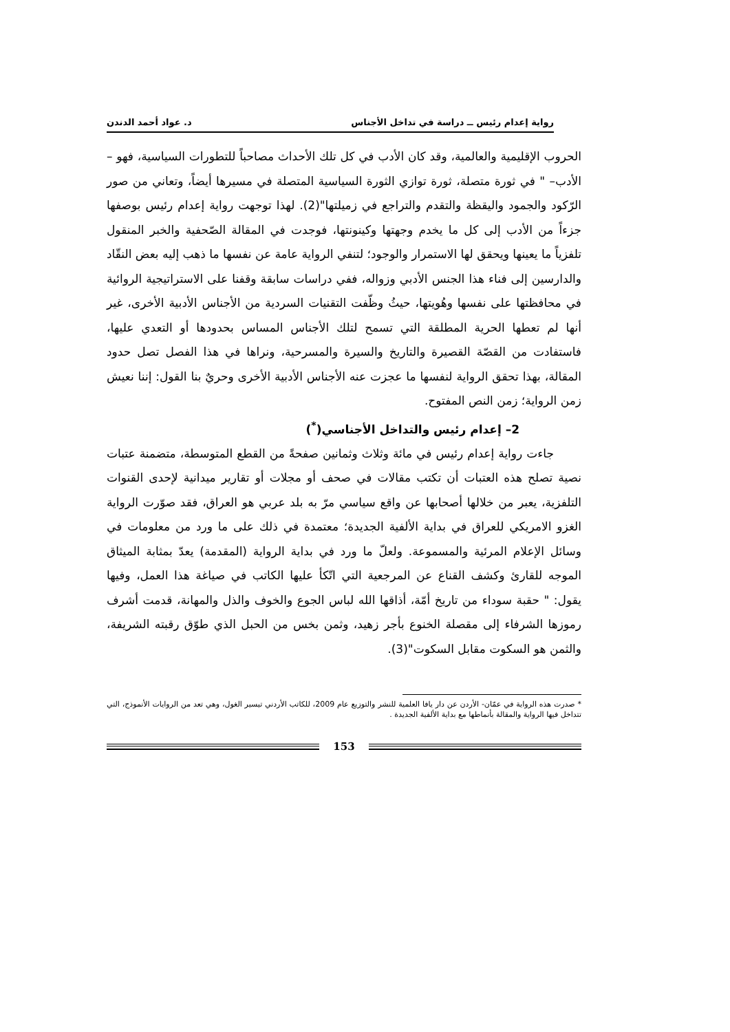رواية إعدام رئيس ــ دراسة في تداخل الأجناس د. عواد أحمد الدندن
الحروب الإقليمية والعالمية، وقد كان الأدب في كل تلك الأحداث مصاحباً للتطورات السياسية، فهو – الأدب– " في ثورة متصلة، ثورة توازي الثورة السياسية المتصلة في مسيرها أيضاً، وتعاني من صور الرّكود والجمود واليقظة والتقدم والتراجع في زميلتها"(2). لهذا توجهت رواية إعدام رئيس بوصفها جزءاً من الأدب إلى كل ما يخدم وجهتها وكينونتها، فوجدت في المقالة الصّحفية والخبر المنقول تلفزياً ما يعينها ويحقق لها الاستمرار والوجود؛ لتنفي الرواية عامة عن نفسها ما ذهب إليه بعض النقّاد والدارسين إلى فناء هذا الجنس الأدبي وزواله، ففي دراسات سابقة وقفنا على الاستراتيجية الروائية في محافظتها على نفسها وهُويتها، حيثُ وظّفت التقنيات السردية من الأجناس الأدبية الأخرى، غير أنها لم تعطها الحرية المطلقة التي تسمح لتلك الأجناس المساس بحدودها أو التعدي عليها، فاستفادت من القصّة القصيرة والتاريخ والسيرة والمسرحية، ونراها في هذا الفصل تصل حدود المقالة، بهذا تحقق الرواية لنفسها ما عجزت عنه الأجناس الأدبية الأخرى وحريٌ بنا القول: إننا نعيش زمن الرواية؛ زمن النص المفتوح.
2– إعدام رئيس والتداخل الأجناسي(<sup>*</sup>)
جاءت رواية إعدام رئيس في مائة وثلاث وثمانين صفحةً من القطع المتوسطة، متضمنة عتبات نصية تصلح هذه العتبات أن تكتب مقالات في صحف أو مجلات أو تقارير ميدانية لإحدى القنوات التلفزية، يعبر من خلالها أصحابها عن واقع سياسي مرّ به بلد عربي هو العراق، فقد صوّرت الرواية الغزو الامريكي للعراق في بداية الألفية الجديدة؛ معتمدة في ذلك على ما ورد من معلومات في وسائل الإعلام المرئية والمسموعة. ولعلّ ما ورد في بداية الرواية (المقدمة) يعدّ بمثابة الميثاق الموجه للقارئ وكشف القناع عن المرجعية التي اتّكأ عليها الكاتب في صياغة هذا العمل، وفيها يقول: " حقبة سوداء من تاريخ أمّة، أذاقها الله لباس الجوع والخوف والذل والمهانة، قدمت أشرف رموزها الشرفاء إلى مقصلة الخنوع بأجر زهيد، وثمن بخس من الحبل الذي طوّق رقبته الشريفة، والثمن هو السكوت مقابل السكوت"(3).
* صدرت هذه الرواية في عمّان- الأردن عن دار يافا العلمية للنشر والتوزيع عام 2009، للكاتب الأردني تيسير الغول، وهي تعد من الروايات الأنموذج، التي تتداخل فيها الرواية والمقالة بأنماطها مع بداية الألفية الجديدة .
153